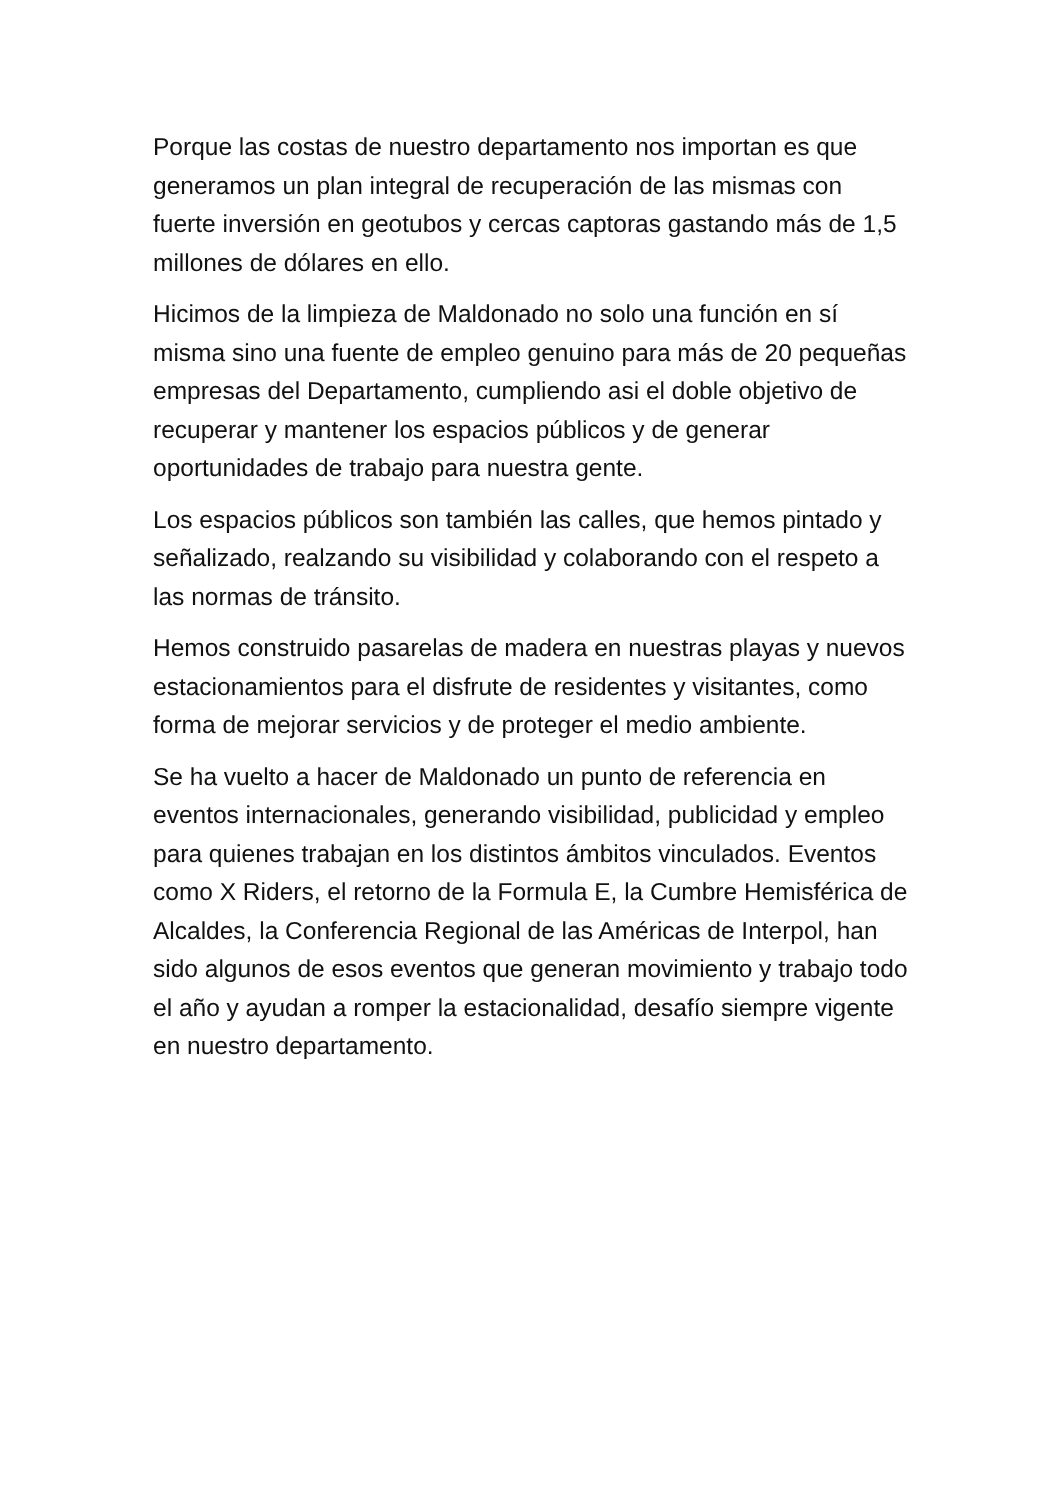Porque las costas de nuestro departamento nos importan es que generamos un plan integral de recuperación de las mismas con fuerte inversión en geotubos y cercas captoras gastando más de 1,5 millones de dólares en ello.
Hicimos de la limpieza de Maldonado no solo una función en sí misma sino una fuente de empleo genuino para más de 20 pequeñas empresas del Departamento, cumpliendo asi el doble objetivo de recuperar y mantener los espacios públicos y de generar oportunidades de trabajo para nuestra gente.
Los espacios públicos son también las calles, que hemos pintado y señalizado, realzando su visibilidad y colaborando con el respeto a las normas de tránsito.
Hemos construido pasarelas de madera en nuestras playas y nuevos estacionamientos para el disfrute de residentes y visitantes, como forma de mejorar servicios y de proteger el medio ambiente.
Se ha vuelto a hacer de Maldonado un punto de referencia en eventos internacionales, generando visibilidad, publicidad y empleo para quienes trabajan en los distintos ámbitos vinculados. Eventos como X Riders, el retorno de la Formula E, la Cumbre Hemisférica de Alcaldes, la Conferencia Regional de las Américas de Interpol, han sido algunos de esos eventos que generan movimiento y trabajo todo el año y ayudan a romper la estacionalidad, desafío siempre vigente en nuestro departamento.